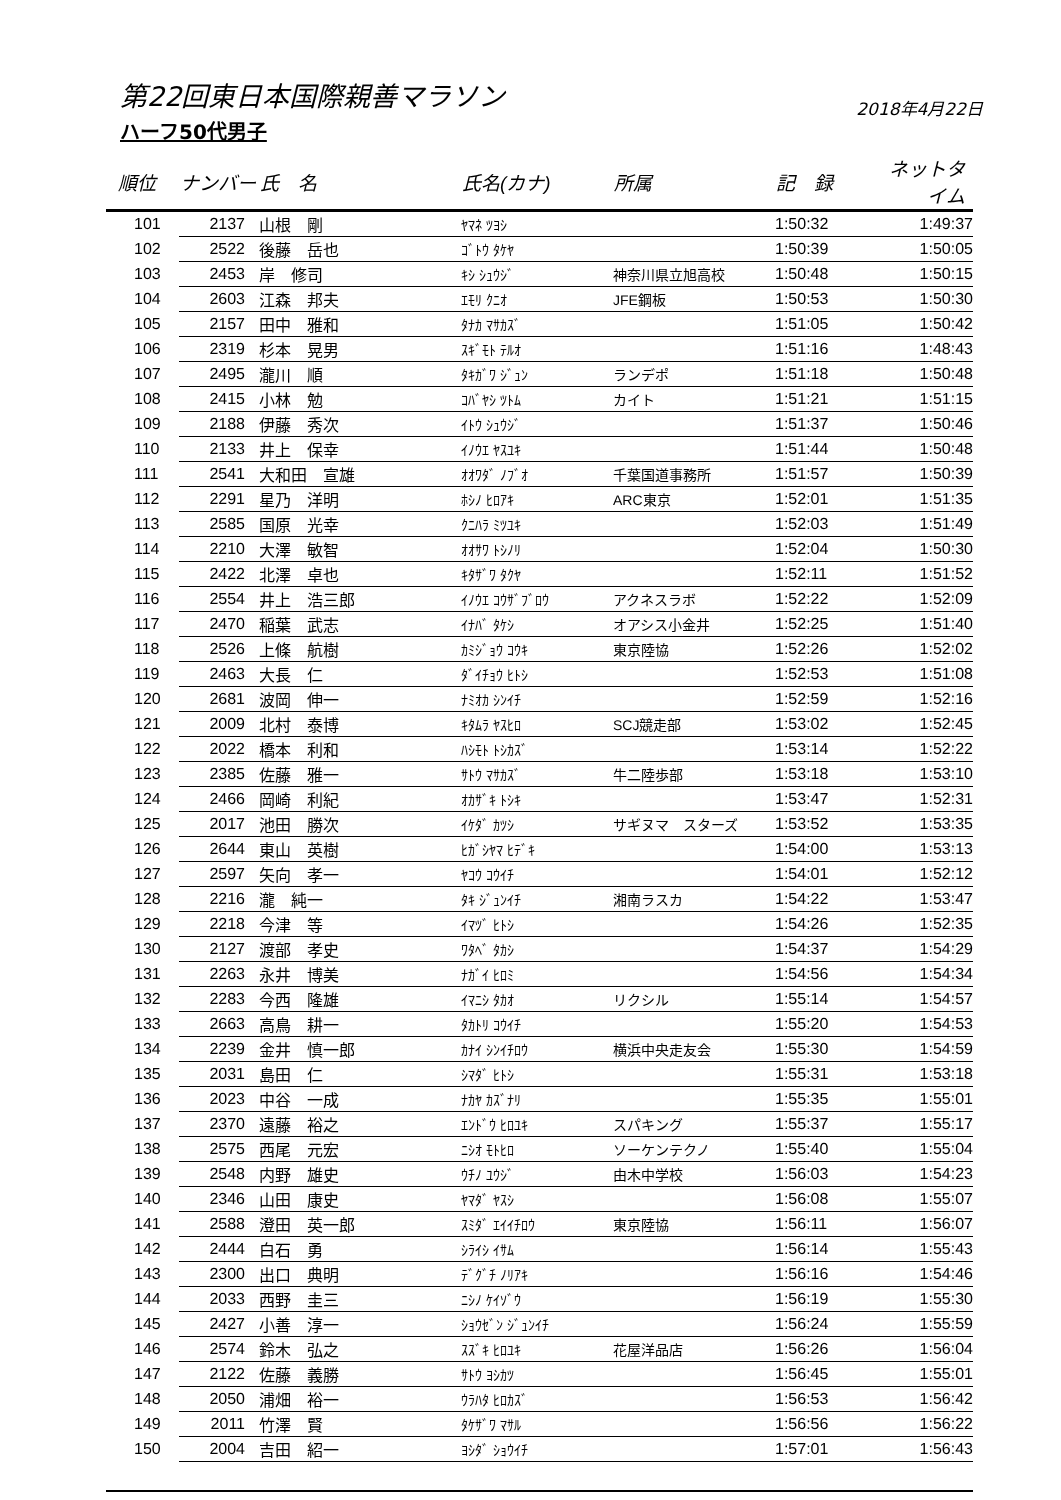第22回東日本国際親善マラソン
2018年4月22日
ハーフ50代男子
| 順位 | ナンバー | 氏 名 | 氏名(カナ) | 所属 | 記 録 | ネットタイム |
| --- | --- | --- | --- | --- | --- | --- |
| 101 | 2137 | 山根 剛 | ﾔﾏﾈ ﾂﾖｼ | | 1:50:32 | 1:49:37 |
| 102 | 2522 | 後藤 岳也 | ｺﾞﾄｳ ﾀｹﾔ | | 1:50:39 | 1:50:05 |
| 103 | 2453 | 岸 修司 | ｷｼ ｼｭｳｼﾞ | 神奈川県立旭高校 | 1:50:48 | 1:50:15 |
| 104 | 2603 | 江森 邦夫 | ｴﾓﾘ ｸﾆｵ | JFE鋼板 | 1:50:53 | 1:50:30 |
| 105 | 2157 | 田中 雅和 | ﾀﾅｶ ﾏｻｶｽﾞ | | 1:51:05 | 1:50:42 |
| 106 | 2319 | 杉本 晃男 | ｽｷﾞﾓﾄ ﾃﾙｵ | | 1:51:16 | 1:48:43 |
| 107 | 2495 | 瀧川 順 | ﾀｷｶﾞﾜ ｼﾞｭﾝ | ランデポ | 1:51:18 | 1:50:48 |
| 108 | 2415 | 小林 勉 | ｺﾊﾞﾔｼ ﾂﾄﾑ | カイト | 1:51:21 | 1:51:15 |
| 109 | 2188 | 伊藤 秀次 | ｲﾄｳ ｼｭｳｼﾞ | | 1:51:37 | 1:50:46 |
| 110 | 2133 | 井上 保幸 | ｲﾉｳｴ ﾔｽﾕｷ | | 1:51:44 | 1:50:48 |
| 111 | 2541 | 大和田 宣雄 | ｵｵﾜﾀﾞ ﾉﾌﾞｵ | 千葉国道事務所 | 1:51:57 | 1:50:39 |
| 112 | 2291 | 星乃 洋明 | ﾎｼﾉ ﾋﾛｱｷ | ARC東京 | 1:52:01 | 1:51:35 |
| 113 | 2585 | 国原 光幸 | ｸﾆﾊﾗ ﾐﾂﾕｷ | | 1:52:03 | 1:51:49 |
| 114 | 2210 | 大澤 敏智 | ｵｵｻﾜ ﾄｼﾉﾘ | | 1:52:04 | 1:50:30 |
| 115 | 2422 | 北澤 卓也 | ｷﾀｻﾞﾜ ﾀｸﾔ | | 1:52:11 | 1:51:52 |
| 116 | 2554 | 井上 浩三郎 | ｲﾉｳｴ ｺｳｻﾞﾌﾞﾛｳ | アクネスラボ | 1:52:22 | 1:52:09 |
| 117 | 2470 | 稲葉 武志 | ｲﾅﾊﾞ ﾀｹｼ | オアシス小金井 | 1:52:25 | 1:51:40 |
| 118 | 2526 | 上條 航樹 | ｶﾐｼﾞｮｳ ｺｳｷ | 東京陸協 | 1:52:26 | 1:52:02 |
| 119 | 2463 | 大長 仁 | ﾀﾞｲﾁｮｳ ﾋﾄｼ | | 1:52:53 | 1:51:08 |
| 120 | 2681 | 波岡 伸一 | ﾅﾐｵｶ ｼﾝｲﾁ | | 1:52:59 | 1:52:16 |
| 121 | 2009 | 北村 泰博 | ｷﾀﾑﾗ ﾔｽﾋﾛ | SCJ競走部 | 1:53:02 | 1:52:45 |
| 122 | 2022 | 橋本 利和 | ﾊｼﾓﾄ ﾄｼｶｽﾞ | | 1:53:14 | 1:52:22 |
| 123 | 2385 | 佐藤 雅一 | ｻﾄｳ ﾏｻｶｽﾞ | 牛二陸歩部 | 1:53:18 | 1:53:10 |
| 124 | 2466 | 岡崎 利紀 | ｵｶｻﾞｷ ﾄｼｷ | | 1:53:47 | 1:52:31 |
| 125 | 2017 | 池田 勝次 | ｲｹﾀﾞ ｶﾂｼ | サギヌマ スターズ | 1:53:52 | 1:53:35 |
| 126 | 2644 | 東山 英樹 | ﾋｶﾞｼﾔﾏ ﾋﾃﾞｷ | | 1:54:00 | 1:53:13 |
| 127 | 2597 | 矢向 孝一 | ﾔｺｳ ｺｳｲﾁ | | 1:54:01 | 1:52:12 |
| 128 | 2216 | 瀧 純一 | ﾀｷ ｼﾞｭﾝｲﾁ | 湘南ラスカ | 1:54:22 | 1:53:47 |
| 129 | 2218 | 今津 等 | ｲﾏﾂﾞ ﾋﾄｼ | | 1:54:26 | 1:52:35 |
| 130 | 2127 | 渡部 孝史 | ﾜﾀﾍﾞ ﾀｶｼ | | 1:54:37 | 1:54:29 |
| 131 | 2263 | 永井 博美 | ﾅｶﾞｲ ﾋﾛﾐ | | 1:54:56 | 1:54:34 |
| 132 | 2283 | 今西 隆雄 | ｲﾏﾆｼ ﾀｶｵ | リクシル | 1:55:14 | 1:54:57 |
| 133 | 2663 | 高鳥 耕一 | ﾀｶﾄﾘ ｺｳｲﾁ | | 1:55:20 | 1:54:53 |
| 134 | 2239 | 金井 慎一郎 | ｶﾅｲ ｼﾝｲﾁﾛｳ | 横浜中央走友会 | 1:55:30 | 1:54:59 |
| 135 | 2031 | 島田 仁 | ｼﾏﾀﾞ ﾋﾄｼ | | 1:55:31 | 1:53:18 |
| 136 | 2023 | 中谷 一成 | ﾅｶﾔ ｶｽﾞﾅﾘ | | 1:55:35 | 1:55:01 |
| 137 | 2370 | 遠藤 裕之 | ｴﾝﾄﾞｳ ﾋﾛﾕｷ | スパキング | 1:55:37 | 1:55:17 |
| 138 | 2575 | 西尾 元宏 | ﾆｼｵ ﾓﾄﾋﾛ | ソーケンテクノ | 1:55:40 | 1:55:04 |
| 139 | 2548 | 内野 雄史 | ｳﾁﾉ ﾕｳｼﾞ | 由木中学校 | 1:56:03 | 1:54:23 |
| 140 | 2346 | 山田 康史 | ﾔﾏﾀﾞ ﾔｽｼ | | 1:56:08 | 1:55:07 |
| 141 | 2588 | 澄田 英一郎 | ｽﾐﾀﾞ ｴｲｲﾁﾛｳ | 東京陸協 | 1:56:11 | 1:56:07 |
| 142 | 2444 | 白石 勇 | ｼﾗｲｼ ｲｻﾑ | | 1:56:14 | 1:55:43 |
| 143 | 2300 | 出口 典明 | ﾃﾞｸﾞﾁ ﾉﾘｱｷ | | 1:56:16 | 1:54:46 |
| 144 | 2033 | 西野 圭三 | ﾆｼﾉ ｹｲｿﾞｳ | | 1:56:19 | 1:55:30 |
| 145 | 2427 | 小善 淳一 | ｼｮｳｾﾞﾝ ｼﾞｭﾝｲﾁ | | 1:56:24 | 1:55:59 |
| 146 | 2574 | 鈴木 弘之 | ｽｽﾞｷ ﾋﾛﾕｷ | 花屋洋品店 | 1:56:26 | 1:56:04 |
| 147 | 2122 | 佐藤 義勝 | ｻﾄｳ ﾖｼｶﾂ | | 1:56:45 | 1:55:01 |
| 148 | 2050 | 浦畑 裕一 | ｳﾗﾊﾀ ﾋﾛｶｽﾞ | | 1:56:53 | 1:56:42 |
| 149 | 2011 | 竹澤 賢 | ﾀｹｻﾞﾜ ﾏｻﾙ | | 1:56:56 | 1:56:22 |
| 150 | 2004 | 吉田 紹一 | ﾖｼﾀﾞ ｼｮｳｲﾁ | | 1:57:01 | 1:56:43 |